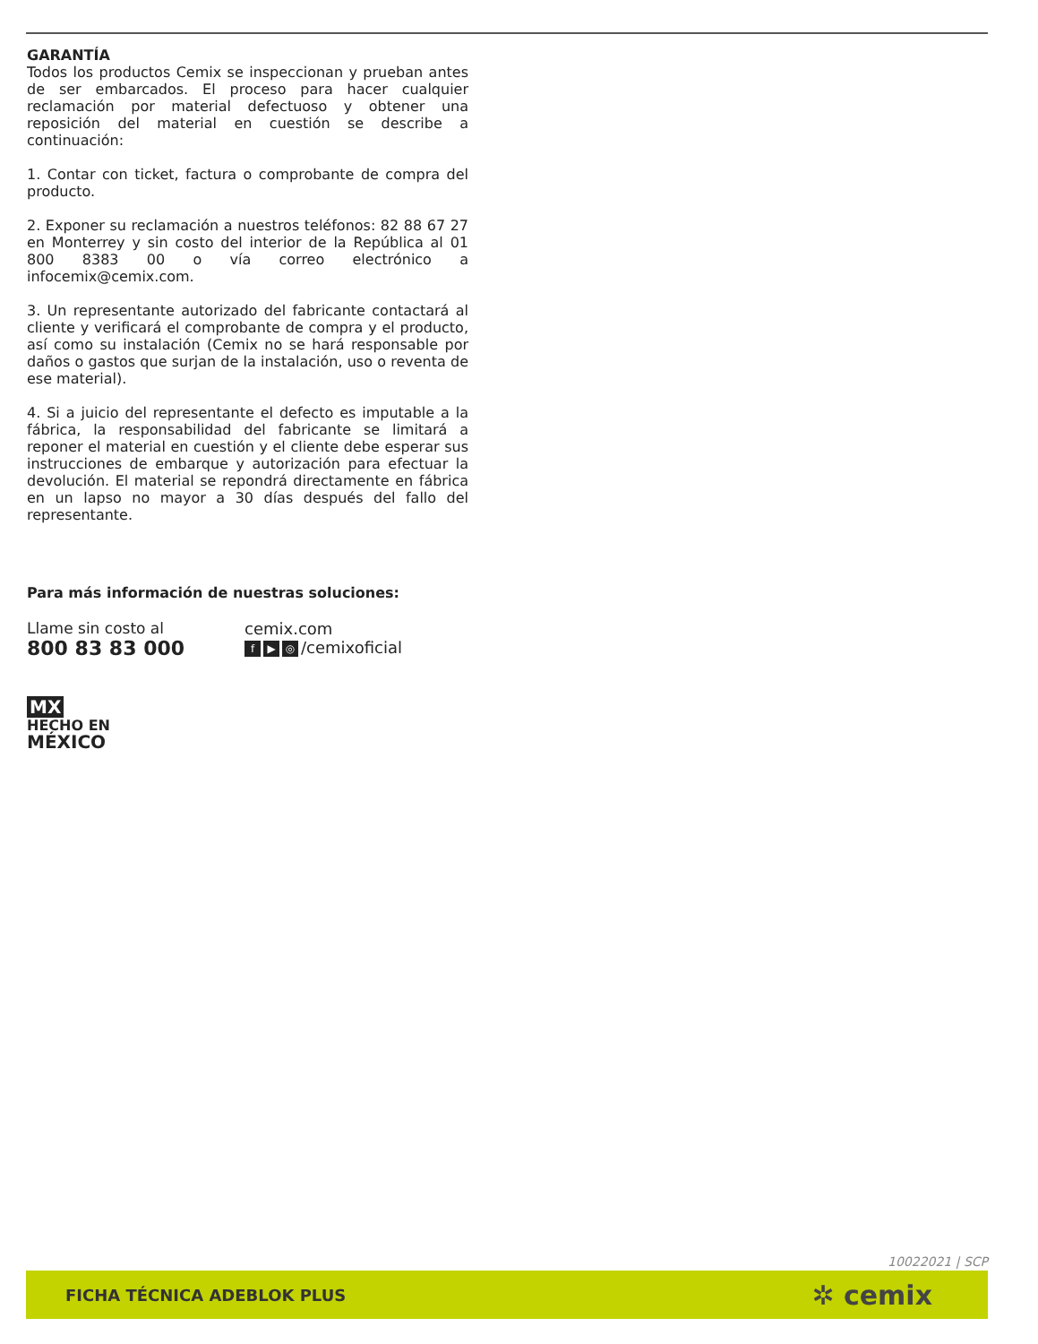GARANTÍA
Todos los productos Cemix se inspeccionan y prueban antes de ser embarcados. El proceso para hacer cualquier reclamación por material defectuoso y obtener una reposición del material en cuestión se describe a continuación:
1. Contar con ticket, factura o comprobante de compra del producto.
2. Exponer su reclamación a nuestros teléfonos: 82 88 67 27 en Monterrey y sin costo del interior de la República al 01 800 8383 00 o vía correo electrónico a infocemix@cemix.com.
3. Un representante autorizado del fabricante contactará al cliente y verificará el comprobante de compra y el producto, así como su instalación (Cemix no se hará responsable por daños o gastos que surjan de la instalación, uso o reventa de ese material).
4. Si a juicio del representante el defecto es imputable a la fábrica, la responsabilidad del fabricante se limitará a reponer el material en cuestión y el cliente debe esperar sus instrucciones de embarque y autorización para efectuar la devolución. El material se repondrá directamente en fábrica en un lapso no mayor a 30 días después del fallo del representante.
Para más información de nuestras soluciones:
Llame sin costo al
800 83 83 000
cemix.com
f ▶ ◎ /cemixoficial
MX
HECHO EN
MÉXICO
10022021 | SCP
FICHA TÉCNICA ADEBLOK PLUS ✲ cemix